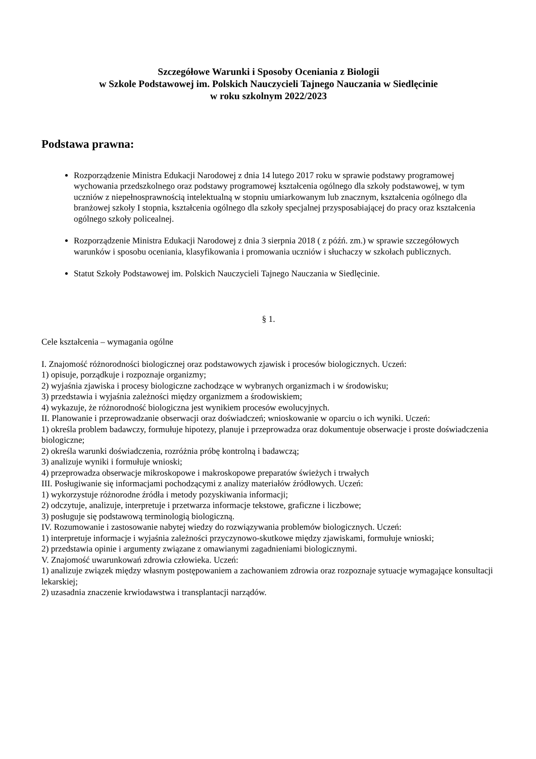Szczegółowe Warunki i Sposoby Oceniania z Biologii
w Szkole Podstawowej im. Polskich Nauczycieli Tajnego Nauczania w Siedlęcinie
w roku szkolnym 2022/2023
Podstawa prawna:
Rozporządzenie Ministra Edukacji Narodowej z dnia 14 lutego 2017 roku w sprawie podstawy programowej wychowania przedszkolnego oraz podstawy programowej kształcenia ogólnego dla szkoły podstawowej, w tym uczniów z niepełnosprawnością intelektualną w stopniu umiarkowanym lub znacznym, kształcenia ogólnego dla branżowej szkoły I stopnia, kształcenia ogólnego dla szkoły specjalnej przysposabiającej do pracy oraz kształcenia ogólnego szkoły policealnej.
Rozporządzenie Ministra Edukacji Narodowej z dnia 3 sierpnia 2018 ( z późń. zm.) w sprawie szczegółowych warunków i sposobu oceniania, klasyfikowania i promowania uczniów i słuchaczy w szkołach publicznych.
Statut Szkoły Podstawowej im. Polskich Nauczycieli Tajnego Nauczania w Siedlęcinie.
§ 1.
Cele kształcenia – wymagania ogólne
I. Znajomość różnorodności biologicznej oraz podstawowych zjawisk i procesów biologicznych. Uczeń:
1) opisuje, porządkuje i rozpoznaje organizmy;
2) wyjaśnia zjawiska i procesy biologiczne zachodzące w wybranych organizmach i w środowisku;
3) przedstawia i wyjaśnia zależności między organizmem a środowiskiem;
4) wykazuje, że różnorodność biologiczna jest wynikiem procesów ewolucyjnych.
II. Planowanie i przeprowadzanie obserwacji oraz doświadczeń; wnioskowanie w oparciu o ich wyniki. Uczeń:
1) określa problem badawczy, formułuje hipotezy, planuje i przeprowadza oraz dokumentuje obserwacje i proste doświadczenia biologiczne;
2) określa warunki doświadczenia, rozróżnia próbę kontrolną i badawczą;
3) analizuje wyniki i formułuje wnioski;
4) przeprowadza obserwacje mikroskopowe i makroskopowe preparatów świeżych i trwałych
III. Posługiwanie się informacjami pochodzącymi z analizy materiałów źródłowych. Uczeń:
1) wykorzystuje różnorodne źródła i metody pozyskiwania informacji;
2) odczytuje, analizuje, interpretuje i przetwarza informacje tekstowe, graficzne i liczbowe;
3) posługuje się podstawową terminologią biologiczną.
IV. Rozumowanie i zastosowanie nabytej wiedzy do rozwiązywania problemów biologicznych. Uczeń:
1) interpretuje informacje i wyjaśnia zależności przyczynowo-skutkowe między zjawiskami, formułuje wnioski;
2) przedstawia opinie i argumenty związane z omawianymi zagadnieniami biologicznymi.
V. Znajomość uwarunkowań zdrowia człowieka. Uczeń:
1) analizuje związek między własnym postępowaniem a zachowaniem zdrowia oraz rozpoznaje sytuacje wymagające konsultacji lekarskiej;
2) uzasadnia znaczenie krwiodawstwa i transplantacji narządów.